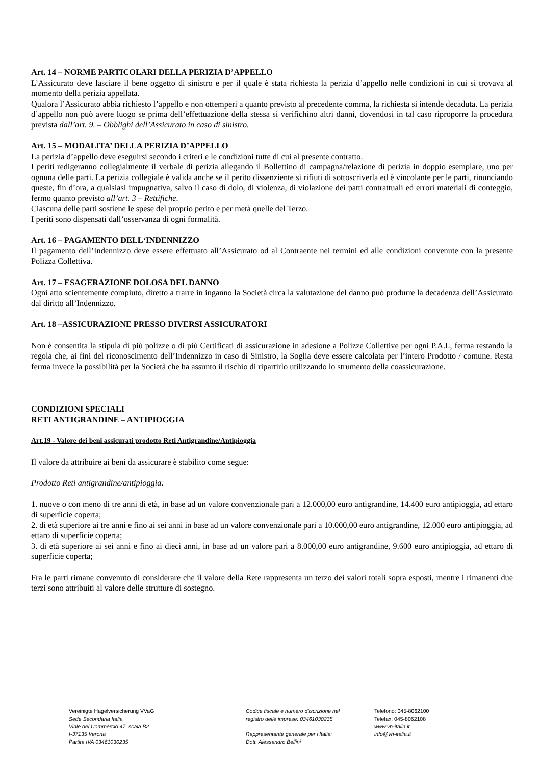Art. 14 – NORME PARTICOLARI DELLA PERIZIA D’APPELLO
L’Assicurato deve lasciare il bene oggetto di sinistro e per il quale è stata richiesta la perizia d’appello nelle condizioni in cui si trovava al momento della perizia appellata.
Qualora l’Assicurato abbia richiesto l’appello e non ottemperi a quanto previsto al precedente comma, la richiesta si intende decaduta. La perizia d’appello non può avere luogo se prima dell’effettuazione della stessa si verifichino altri danni, dovendosi in tal caso riproporre la procedura prevista dall’art. 9. – Obblighi dell’Assicurato in caso di sinistro.
Art. 15 – MODALITA’ DELLA PERIZIA D’APPELLO
La perizia d’appello deve eseguirsi secondo i criteri e le condizioni tutte di cui al presente contratto.
I periti redigeranno collegialmente il verbale di perizia allegando il Bollettino di campagna/relazione di perizia in doppio esemplare, uno per ognuna delle parti. La perizia collegiale è valida anche se il perito dissenziente si rifiuti di sottoscriverla ed è vincolante per le parti, rinunciando queste, fin d’ora, a qualsiasi impugnativa, salvo il caso di dolo, di violenza, di violazione dei patti contrattuali ed errori materiali di conteggio, fermo quanto previsto all’art. 3 – Rettifiche.
Ciascuna delle parti sostiene le spese del proprio perito e per metà quelle del Terzo.
I periti sono dispensati dall’osservanza di ogni formalità.
Art. 16 – PAGAMENTO DELL‘INDENNIZZO
Il pagamento dell’Indennizzo deve essere effettuato all’Assicurato od al Contraente nei termini ed alle condizioni convenute con la presente Polizza Collettiva.
Art. 17 – ESAGERAZIONE DOLOSA DEL DANNO
Ogni atto scientemente compiuto, diretto a trarre in inganno la Società circa la valutazione del danno può produrre la decadenza dell’Assicurato dal diritto all’Indennizzo.
Art. 18 –ASSICURAZIONE PRESSO DIVERSI ASSICURATORI
Non è consentita la stipula di più polizze o di più Certificati di assicurazione in adesione a Polizze Collettive per ogni P.A.I., ferma restando la regola che, ai fini del riconoscimento dell’Indennizzo in caso di Sinistro, la Soglia deve essere calcolata per l’intero Prodotto / comune. Resta ferma invece la possibilità per la Società che ha assunto il rischio di ripartirlo utilizzando lo strumento della coassicurazione.
CONDIZIONI SPECIALI
RETI ANTIGRANDINE – ANTIPIOGGIA
Art.19 - Valore dei beni assicurati prodotto Reti Antigrandine/Antipioggia
Il valore da attribuire ai beni da assicurare è stabilito come segue:
Prodotto Reti antigrandine/antipioggia:
1. nuove o con meno di tre anni di età, in base ad un valore convenzionale pari a 12.000,00 euro antigrandine, 14.400 euro antipioggia, ad ettaro di superficie coperta;
2. di età superiore ai tre anni e fino ai sei anni in base ad un valore convenzionale pari a 10.000,00 euro antigrandine, 12.000 euro antipioggia, ad ettaro di superficie coperta;
3. di età superiore ai sei anni e fino ai dieci anni, in base ad un valore pari a 8.000,00 euro antigrandine, 9.600 euro antipioggia, ad ettaro di superficie coperta;
Fra le parti rimane convenuto di considerare che il valore della Rete rappresenta un terzo dei valori totali sopra esposti, mentre i rimanenti due terzi sono attribuiti al valore delle strutture di sostegno.
Vereinigte Hagelversicherung VVaG
Sede Secondaria Italia
Viale del Commercio 47, scala B2
I-37135 Verona
Partita IVA 03461030235
Codice fiscale e numero d'iscrizione nel
registro delle imprese: 03461030235
Rappresentante generale per l’Italia:
Dott. Alessandro Bellini
Telefono: 045-8062100
Telefax: 045-8062108
www.vh-italia.it
info@vh-italia.it